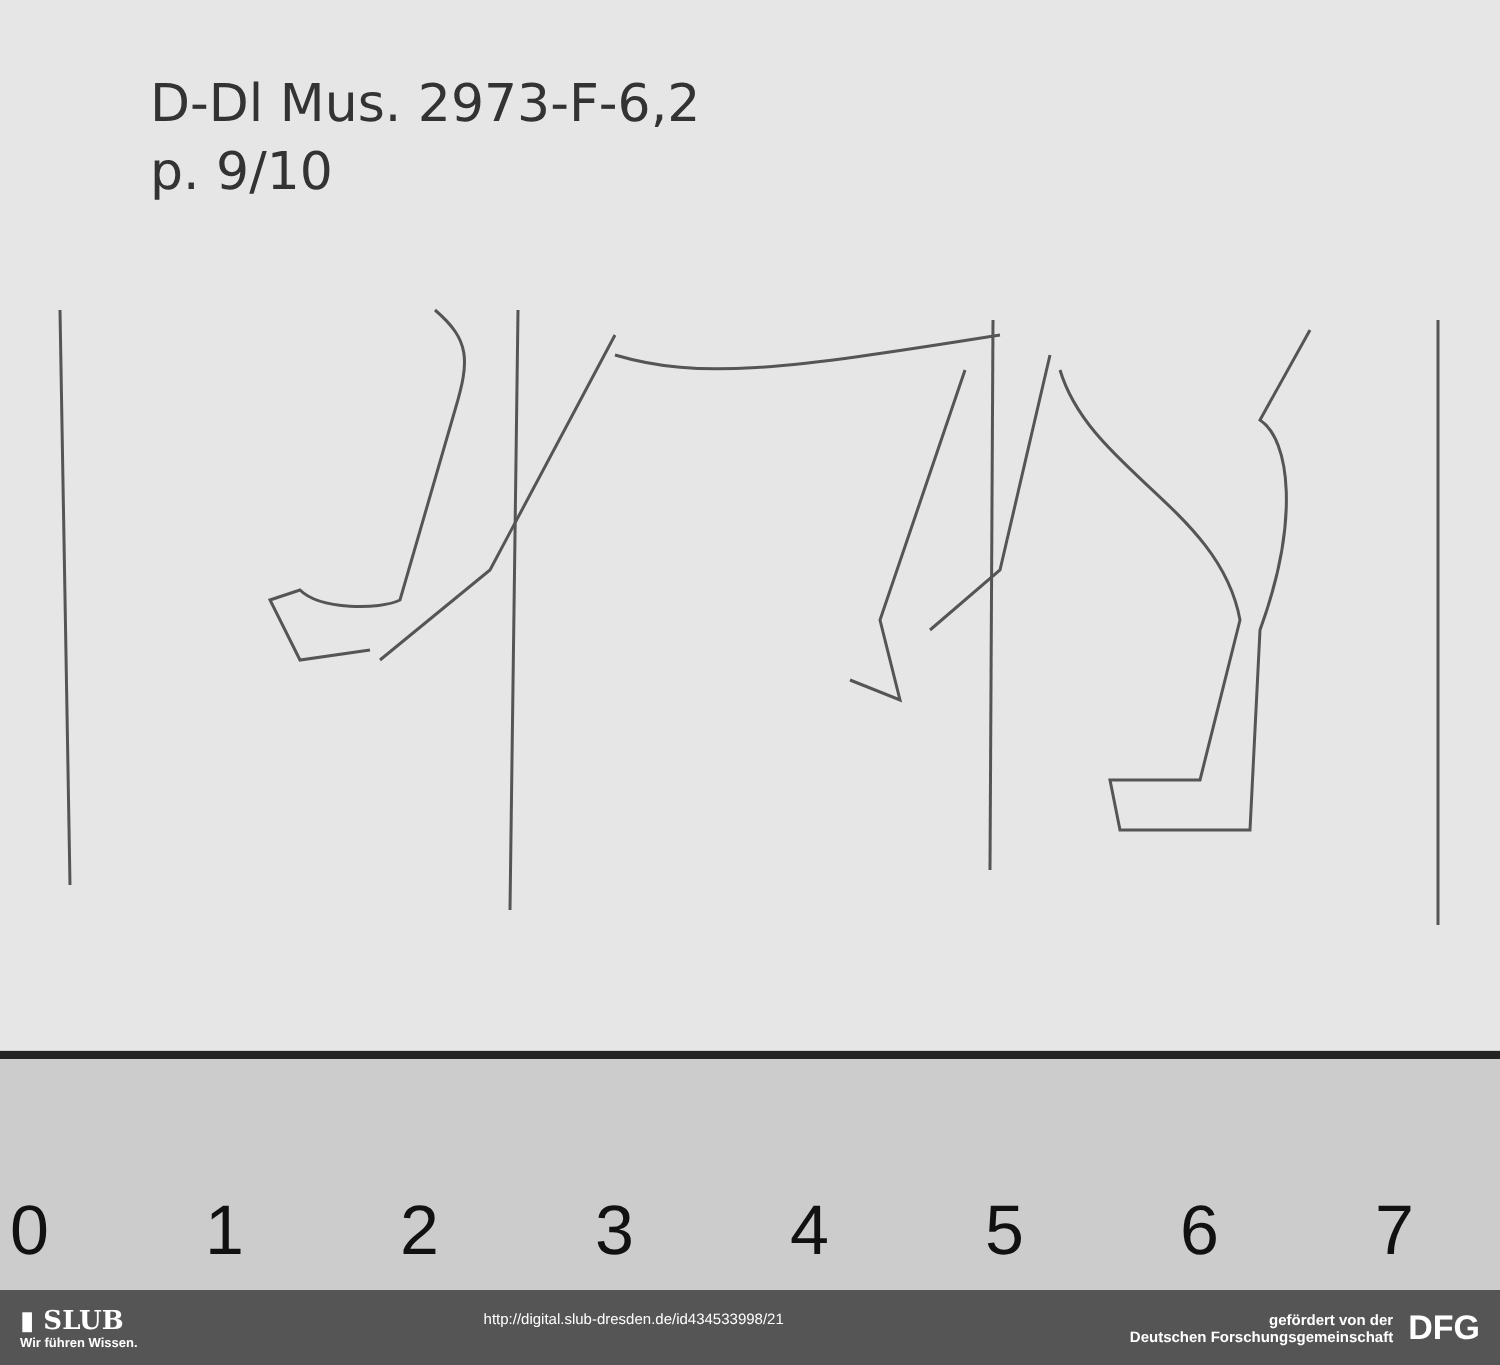D-Dl Mus. 2973-F-6,2
p. 9/10
01234567
▮ SLUB
Wir führen Wissen.
http://digital.slub-dresden.de/id434533998/21
gefördert von der
Deutschen Forschungsgemeinschaft
DFG